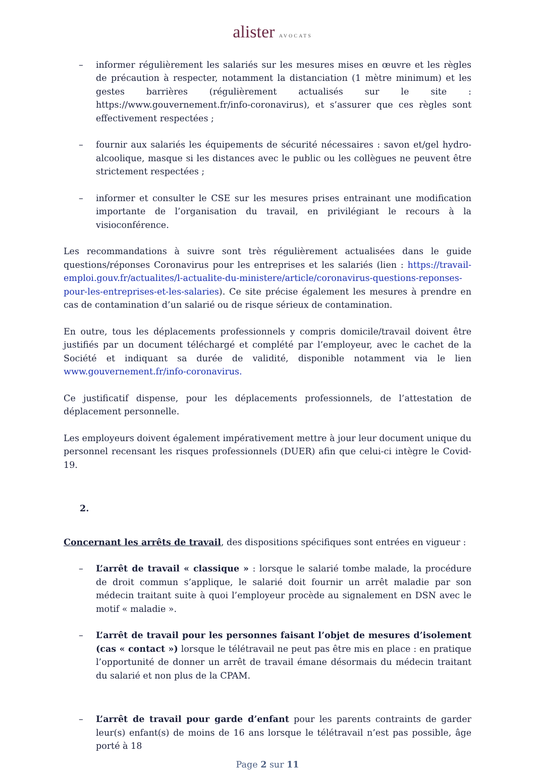alister AVOCATS
– informer régulièrement les salariés sur les mesures mises en œuvre et les règles de précaution à respecter, notamment la distanciation (1 mètre minimum) et les gestes barrières (régulièrement actualisés sur le site : https://www.gouvernement.fr/info-coronavirus), et s’assurer que ces règles sont effectivement respectées ;
– fournir aux salariés les équipements de sécurité nécessaires : savon et/gel hydro-alcoolique, masque si les distances avec le public ou les collègues ne peuvent être strictement respectées ;
– informer et consulter le CSE sur les mesures prises entrainant une modification importante de l’organisation du travail, en privilégiant le recours à la visioconférence.
Les recommandations à suivre sont très régulièrement actualisées dans le guide questions/réponses Coronavirus pour les entreprises et les salariés (lien : https://travail-emploi.gouv.fr/actualites/l-actualite-du-ministere/article/coronavirus-questions-reponses-pour-les-entreprises-et-les-salaries). Ce site précise également les mesures à prendre en cas de contamination d’un salarié ou de risque sérieux de contamination.
En outre, tous les déplacements professionnels y compris domicile/travail doivent être justifiés par un document téléchargé et complété par l’employeur, avec le cachet de la Société et indiquant sa durée de validité, disponible notamment via le lien www.gouvernement.fr/info-coronavirus.
Ce justificatif dispense, pour les déplacements professionnels, de l’attestation de déplacement personnelle.
Les employeurs doivent également impérativement mettre à jour leur document unique du personnel recensant les risques professionnels (DUER) afin que celui-ci intègre le Covid-19.
2.
Concernant les arrêts de travail, des dispositions spécifiques sont entrées en vigueur :
– L’arrêt de travail « classique » : lorsque le salarié tombe malade, la procédure de droit commun s’applique, le salarié doit fournir un arrêt maladie par son médecin traitant suite à quoi l’employeur procède au signalement en DSN avec le motif « maladie ».
– L’arrêt de travail pour les personnes faisant l’objet de mesures d’isolement (cas « contact ») lorsque le télétravail ne peut pas être mis en place : en pratique l’opportunité de donner un arrêt de travail émane désormais du médecin traitant du salarié et non plus de la CPAM.
– L’arrêt de travail pour garde d’enfant pour les parents contraints de garder leur(s) enfant(s) de moins de 16 ans lorsque le télétravail n’est pas possible, âge porté à 18
Page 2 sur 11